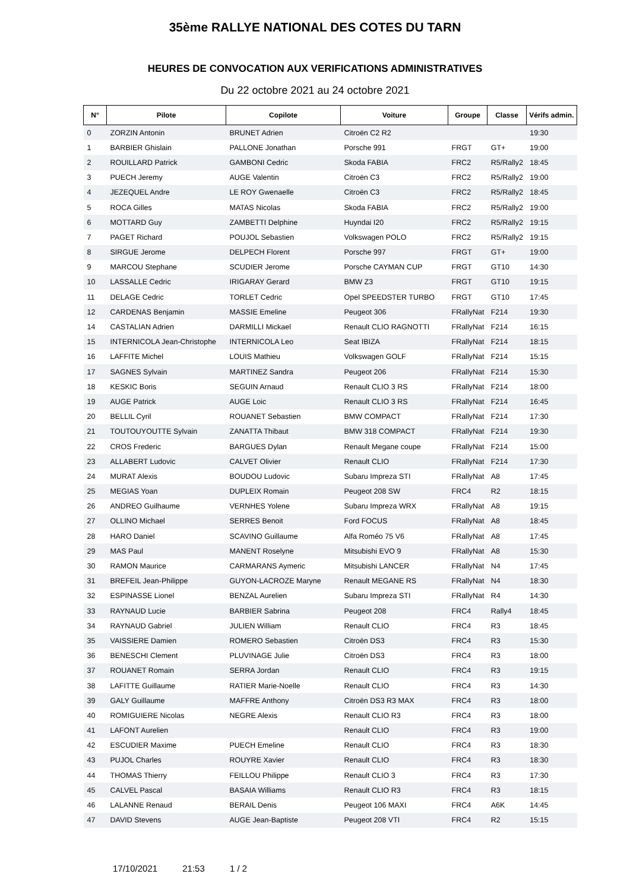35ème RALLYE NATIONAL DES COTES DU TARN
HEURES DE CONVOCATION AUX VERIFICATIONS ADMINISTRATIVES
Du 22 octobre 2021 au 24 octobre 2021
| N° | Pilote | Copilote | Voiture | Groupe | Classe | Vérifs admin. |
| --- | --- | --- | --- | --- | --- | --- |
| 0 | ZORZIN Antonin | BRUNET Adrien | Citroën C2 R2 | | | 19:30 |
| 1 | BARBIER Ghislain | PALLONE Jonathan | Porsche 991 | FRGT | GT+ | 19:00 |
| 2 | ROUILLARD Patrick | GAMBONI Cedric | Skoda FABIA | FRC2 | R5/Rally2 | 18:45 |
| 3 | PUECH Jeremy | AUGE Valentin | Citroën C3 | FRC2 | R5/Rally2 | 19:00 |
| 4 | JEZEQUEL Andre | LE ROY Gwenaelle | Citroën C3 | FRC2 | R5/Rally2 | 18:45 |
| 5 | ROCA Gilles | MATAS Nicolas | Skoda FABIA | FRC2 | R5/Rally2 | 19:00 |
| 6 | MOTTARD Guy | ZAMBETTI Delphine | Huyndai I20 | FRC2 | R5/Rally2 | 19:15 |
| 7 | PAGET Richard | POUJOL Sebastien | Volkswagen POLO | FRC2 | R5/Rally2 | 19:15 |
| 8 | SIRGUE Jerome | DELPECH Florent | Porsche 997 | FRGT | GT+ | 19:00 |
| 9 | MARCOU Stephane | SCUDIER Jerome | Porsche CAYMAN CUP | FRGT | GT10 | 14:30 |
| 10 | LASSALLE Cedric | IRIGARAY Gerard | BMW Z3 | FRGT | GT10 | 19:15 |
| 11 | DELAGE Cedric | TORLET Cedric | Opel SPEEDSTER TURBO | FRGT | GT10 | 17:45 |
| 12 | CARDENAS Benjamin | MASSIE Emeline | Peugeot 306 | FRallyNat | F214 | 19:30 |
| 14 | CASTALIAN Adrien | DARMILLI Mickael | Renault CLIO RAGNOTTI | FRallyNat | F214 | 16:15 |
| 15 | INTERNICOLA Jean-Christophe | INTERNICOLA Leo | Seat IBIZA | FRallyNat | F214 | 18:15 |
| 16 | LAFFITE Michel | LOUIS Mathieu | Volkswagen GOLF | FRallyNat | F214 | 15:15 |
| 17 | SAGNES Sylvain | MARTINEZ Sandra | Peugeot 206 | FRallyNat | F214 | 15:30 |
| 18 | KESKIC Boris | SEGUIN Arnaud | Renault CLIO 3 RS | FRallyNat | F214 | 18:00 |
| 19 | AUGE Patrick | AUGE Loic | Renault CLIO 3 RS | FRallyNat | F214 | 16:45 |
| 20 | BELLIL Cyril | ROUANET Sebastien | BMW COMPACT | FRallyNat | F214 | 17:30 |
| 21 | TOUTOUYOUTTE Sylvain | ZANATTA Thibaut | BMW 318 COMPACT | FRallyNat | F214 | 19:30 |
| 22 | CROS Frederic | BARGUES Dylan | Renault Megane coupe | FRallyNat | F214 | 15:00 |
| 23 | ALLABERT Ludovic | CALVET Olivier | Renault CLIO | FRallyNat | F214 | 17:30 |
| 24 | MURAT Alexis | BOUDOU Ludovic | Subaru Impreza STI | FRallyNat | A8 | 17:45 |
| 25 | MEGIAS Yoan | DUPLEIX Romain | Peugeot 208 SW | FRC4 | R2 | 18:15 |
| 26 | ANDREO Guilhaume | VERNHES Yolene | Subaru Impreza WRX | FRallyNat | A8 | 19:15 |
| 27 | OLLINO Michael | SERRES Benoit | Ford FOCUS | FRallyNat | A8 | 18:45 |
| 28 | HARO Daniel | SCAVINO Guillaume | Alfa Roméo 75 V6 | FRallyNat | A8 | 17:45 |
| 29 | MAS Paul | MANENT Roselyne | Mitsubishi EVO 9 | FRallyNat | A8 | 15:30 |
| 30 | RAMON Maurice | CARMARANS Aymeric | Mitsubishi LANCER | FRallyNat | N4 | 17:45 |
| 31 | BREFEIL Jean-Philippe | GUYON-LACROZE Maryne | Renault MEGANE RS | FRallyNat | N4 | 18:30 |
| 32 | ESPINASSE Lionel | BENZAL Aurelien | Subaru Impreza STI | FRallyNat | R4 | 14:30 |
| 33 | RAYNAUD Lucie | BARBIER Sabrina | Peugeot 208 | FRC4 | Rally4 | 18:45 |
| 34 | RAYNAUD Gabriel | JULIEN William | Renault CLIO | FRC4 | R3 | 18:45 |
| 35 | VAISSIERE Damien | ROMERO Sebastien | Citroën DS3 | FRC4 | R3 | 15:30 |
| 36 | BENESCHI Clement | PLUVINAGE Julie | Citroën DS3 | FRC4 | R3 | 18:00 |
| 37 | ROUANET Romain | SERRA Jordan | Renault CLIO | FRC4 | R3 | 19:15 |
| 38 | LAFITTE Guillaume | RATIER Marie-Noelle | Renault CLIO | FRC4 | R3 | 14:30 |
| 39 | GALY Guillaume | MAFFRE Anthony | Citroën DS3 R3 MAX | FRC4 | R3 | 18:00 |
| 40 | ROMIGUIERE Nicolas | NEGRE Alexis | Renault CLIO R3 | FRC4 | R3 | 18:00 |
| 41 | LAFONT Aurelien | | Renault CLIO | FRC4 | R3 | 19:00 |
| 42 | ESCUDIER Maxime | PUECH Emeline | Renault CLIO | FRC4 | R3 | 18:30 |
| 43 | PUJOL Charles | ROUYRE Xavier | Renault CLIO | FRC4 | R3 | 18:30 |
| 44 | THOMAS Thierry | FEILLOU Philippe | Renault CLIO 3 | FRC4 | R3 | 17:30 |
| 45 | CALVEL Pascal | BASAIA Williams | Renault CLIO R3 | FRC4 | R3 | 18:15 |
| 46 | LALANNE Renaud | BERAIL Denis | Peugeot 106 MAXI | FRC4 | A6K | 14:45 |
| 47 | DAVID Stevens | AUGE Jean-Baptiste | Peugeot 208 VTI | FRC4 | R2 | 15:15 |
17/10/2021 21:53 1 / 2